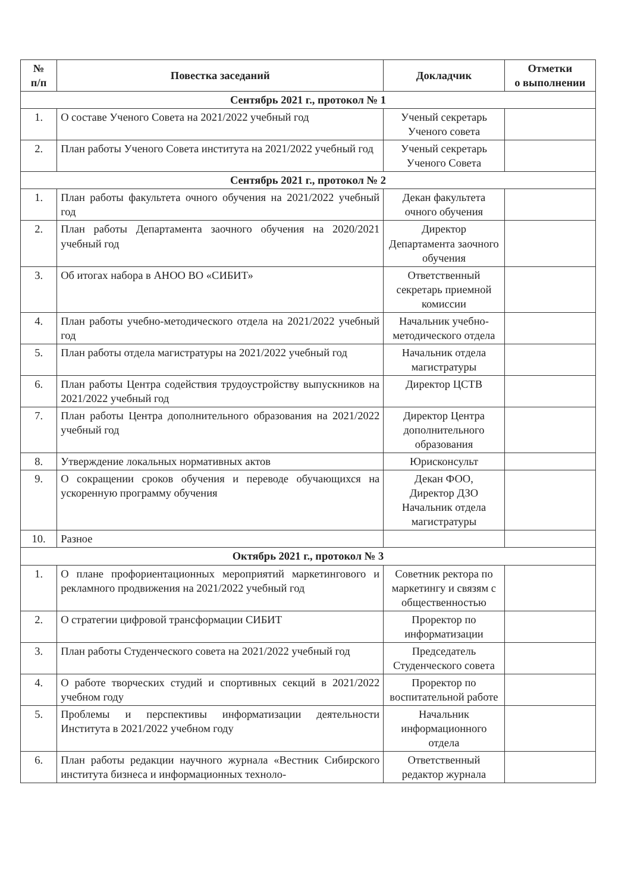| № п/п | Повестка заседаний | Докладчик | Отметки о выполнении |
| --- | --- | --- | --- |
| Сентябрь 2021 г., протокол № 1 | | | |
| 1. | О составе Ученого Совета на 2021/2022 учебный год | Ученый секретарь Ученого совета | |
| 2. | План работы Ученого Совета института на 2021/2022 учебный год | Ученый секретарь Ученого Совета | |
| Сентябрь 2021 г., протокол № 2 | | | |
| 1. | План работы факультета очного обучения на 2021/2022 учебный год | Декан факультета очного обучения | |
| 2. | План работы Департамента заочного обучения на 2020/2021 учебный год | Директор Департамента заочного обучения | |
| 3. | Об итогах набора в АНОО ВО «СИБИТ» | Ответственный секретарь приемной комиссии | |
| 4. | План работы учебно-методического отдела на 2021/2022 учебный год | Начальник учебно-методического отдела | |
| 5. | План работы отдела магистратуры на 2021/2022 учебный год | Начальник отдела магистратуры | |
| 6. | План работы Центра содействия трудоустройству выпускников на 2021/2022 учебный год | Директор ЦСТВ | |
| 7. | План работы Центра дополнительного образования на 2021/2022 учебный год | Директор Центра дополнительного образования | |
| 8. | Утверждение локальных нормативных актов | Юрисконсульт | |
| 9. | О сокращении сроков обучения и переводе обучающихся на ускоренную программу обучения | Декан ФОО, Директор ДЗО Начальник отдела магистратуры | |
| 10. | Разное | | |
| Октябрь 2021 г., протокол № 3 | | | |
| 1. | О плане профориентационных мероприятий маркетингового и рекламного продвижения на 2021/2022 учебный год | Советник ректора по маркетингу и связям с общественностью | |
| 2. | О стратегии цифровой трансформации СИБИТ | Проректор по информатизации | |
| 3. | План работы Студенческого совета на 2021/2022 учебный год | Председатель Студенческого совета | |
| 4. | О работе творческих студий и спортивных секций в 2021/2022 учебном году | Проректор по воспитательной работе | |
| 5. | Проблемы и перспективы информатизации деятельности Института в 2021/2022 учебном году | Начальник информационного отдела | |
| 6. | План работы редакции научного журнала «Вестник Сибирского института бизнеса и информационных техноло- | Ответственный редактор журнала | |